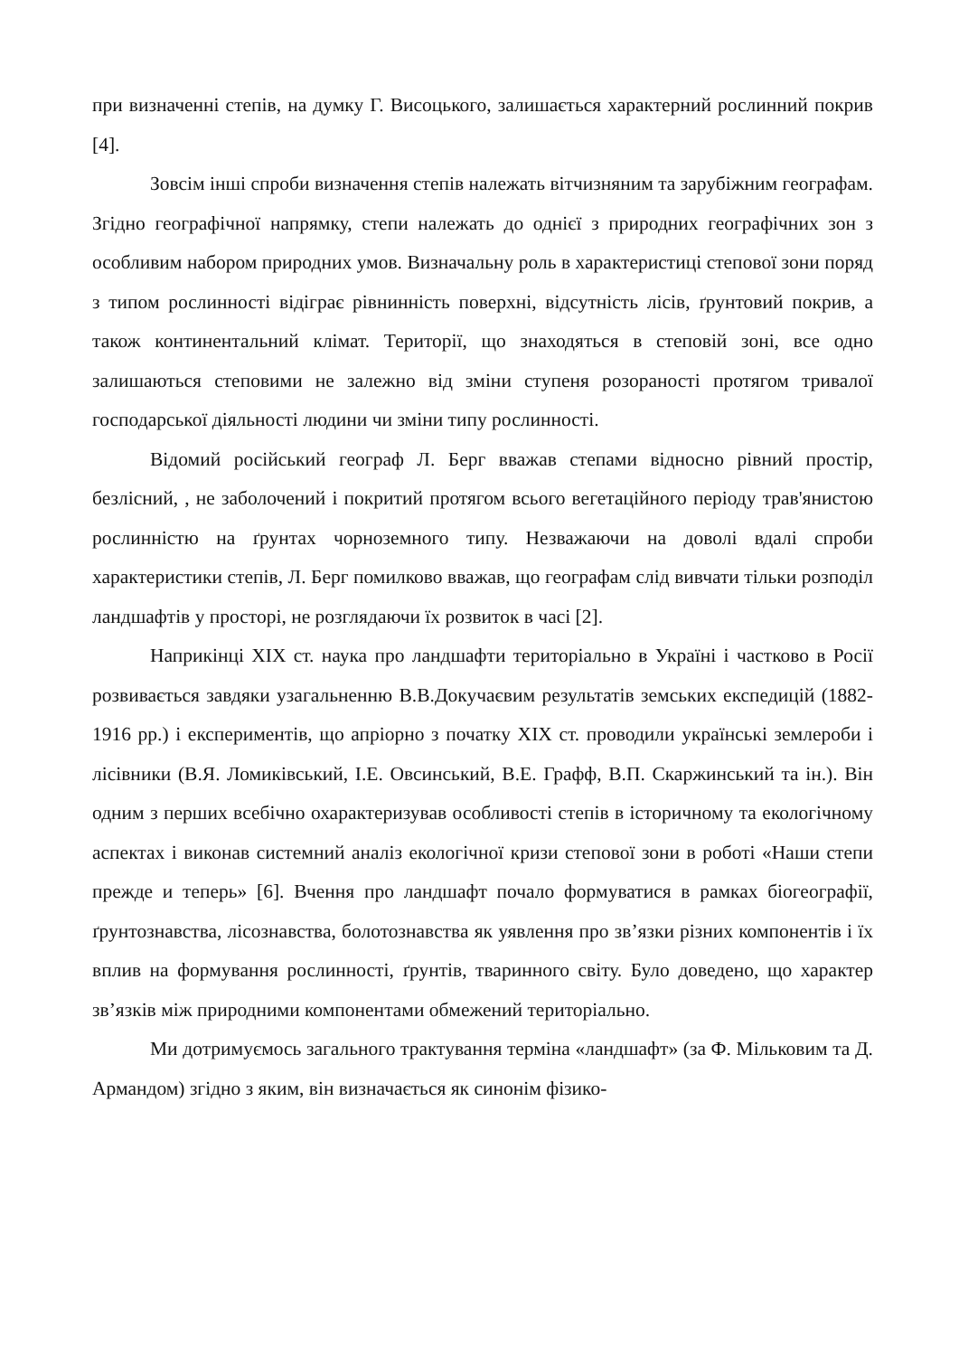при визначенні степів, на думку Г. Висоцького, залишається характерний рослинний покрив [4].
Зовсім інші спроби визначення степів належать вітчизняним та зарубіжним географам. Згідно географічної напрямку, степи належать до однієї з природних географічних зон з особливим набором природних умов. Визначальну роль в характеристиці степової зони поряд з типом рослинності відіграє рівнинність поверхні, відсутність лісів, ґрунтовий покрив, а також континентальний клімат. Території, що знаходяться в степовій зоні, все одно залишаються степовими не залежно від зміни ступеня розораності протягом тривалої господарської діяльності людини чи зміни типу рослинності.
Відомий російський географ Л. Берг вважав степами відносно рівний простір, безлісний, , не заболочений і покритий протягом всього вегетаційного періоду трав'янистою рослинністю на ґрунтах чорноземного типу. Незважаючи на доволі вдалі спроби характеристики степів, Л. Берг помилково вважав, що географам слід вивчати тільки розподіл ландшафтів у просторі, не розглядаючи їх розвиток в часі [2].
Наприкінці XIX ст. наука про ландшафти територіально в Україні і частково в Росії розвивається завдяки узагальненню В.В.Докучаєвим результатів земських експедицій (1882-1916 рр.) і експериментів, що апріорно з початку XIX ст. проводили українські землероби і лісівники (В.Я. Ломиківський, І.Е. Овсинський, В.Е. Графф, В.П. Скаржинський та ін.). Він одним з перших всебічно охарактеризував особливості степів в історичному та екологічному аспектах і виконав системний аналіз екологічної кризи степової зони в роботі «Наши степи прежде и теперь» [6]. Вчення про ландшафт почало формуватися в рамках біогеографії, ґрунтознавства, лісознавства, болотознавства як уявлення про зв’язки різних компонентів і їх вплив на формування рослинності, ґрунтів, тваринного світу. Було доведено, що характер зв’язків між природними компонентами обмежений територіально.
Ми дотримуємось загального трактування терміна «ландшафт» (за Ф. Мільковим та Д. Армандом) згідно з яким, він визначається як синонім фізико-